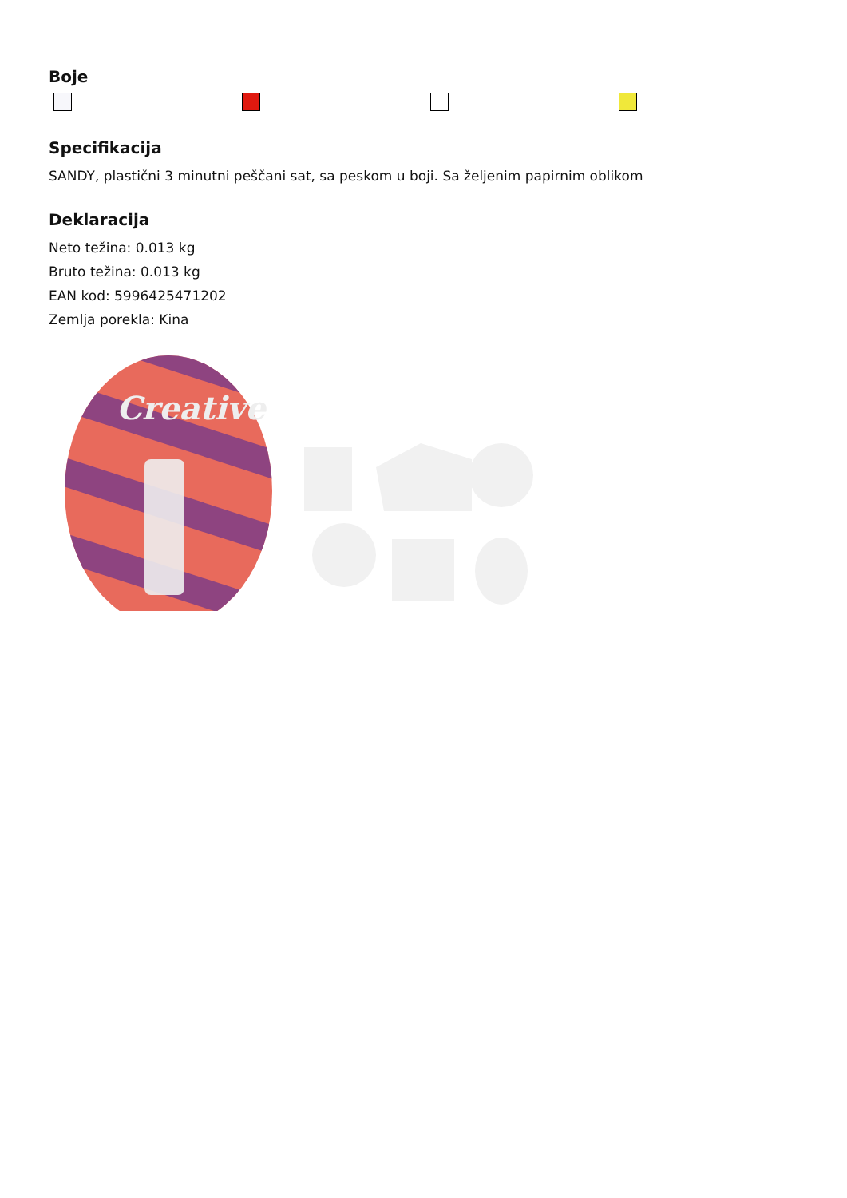Boje
Specifikacija
SANDY, plastični 3 minutni peščani sat, sa peskom u boji. Sa željenim papirnim oblikom
Deklaracija
Neto težina: 0.013 kg
Bruto težina: 0.013 kg
EAN kod: 5996425471202
Zemlja porekla: Kina
Creative